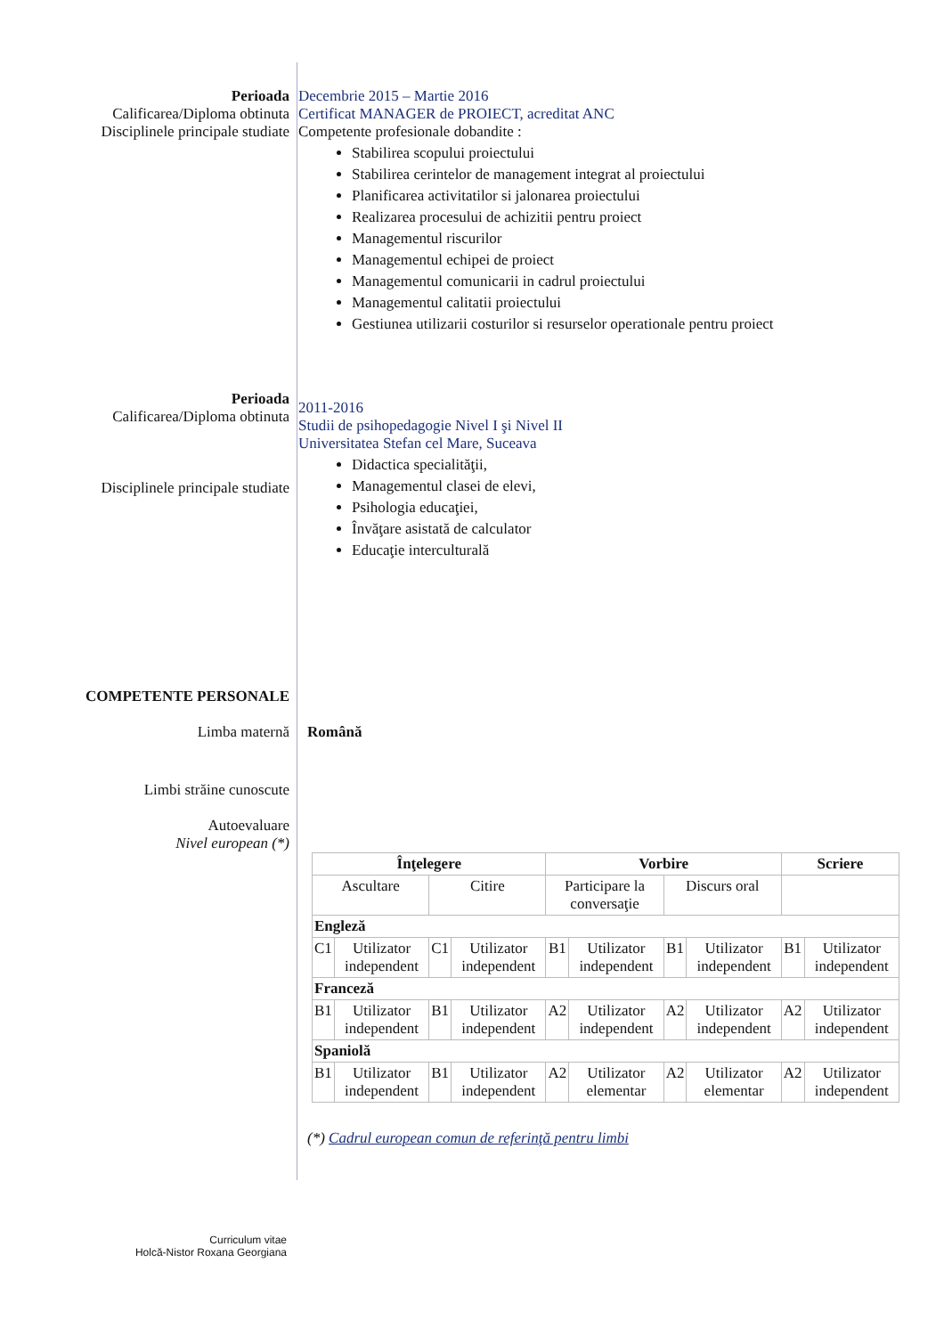Perioada Decembrie 2015 – Martie 2016
Calificarea/Diploma obtinuta Certificat MANAGER de PROIECT, acreditat ANC
Disciplinele principale studiate
Competente profesionale dobandite :
Stabilirea scopului proiectului
Stabilirea cerintelor de management integrat al proiectului
Planificarea activitatilor si jalonarea proiectului
Realizarea procesului de achizitii pentru proiect
Managementul riscurilor
Managementul echipei de proiect
Managementul comunicarii in cadrul proiectului
Managementul calitatii proiectului
Gestiunea utilizarii costurilor si resurselor operationale pentru proiect
Perioada
Calificarea/Diploma obtinuta
2011-2016
Studii de psihopedagogie Nivel I şi Nivel II
Universitatea Stefan cel Mare, Suceava
Disciplinele principale studiate
Didactica specialităţii,
Managementul clasei de elevi,
Psihologia educaţiei,
Învăţare asistată de calculator
Educaţie interculturală
COMPETENTE PERSONALE
Limba maternă Română
Limbi străine cunoscute
Autoevaluare
Nivel european (*)
| Înţelegere | | | | Vorbire | | | | Scriere | |
| --- | --- | --- | --- | --- | --- | --- | --- | --- | --- |
| Ascultare | | Citire | | Participare la conversaţie | | Discurs oral | | | |
| Engleză | | | | | | | | | |
| C1 | Utilizator independent | C1 | Utilizator independent | B1 | Utilizator independent | B1 | Utilizator independent | B1 | Utilizator independent |
| Franceză | | | | | | | | | |
| B1 | Utilizator independent | B1 | Utilizator independent | A2 | Utilizator independent | A2 | Utilizator independent | A2 | Utilizator independent |
| Spaniolă | | | | | | | | | |
| B1 | Utilizator independent | B1 | Utilizator independent | A2 | Utilizator elementar | A2 | Utilizator elementar | A2 | Utilizator independent |
(*) Cadrul european comun de referinţă pentru limbi
Curriculum vitae
Holcă-Nistor Roxana Georgiana